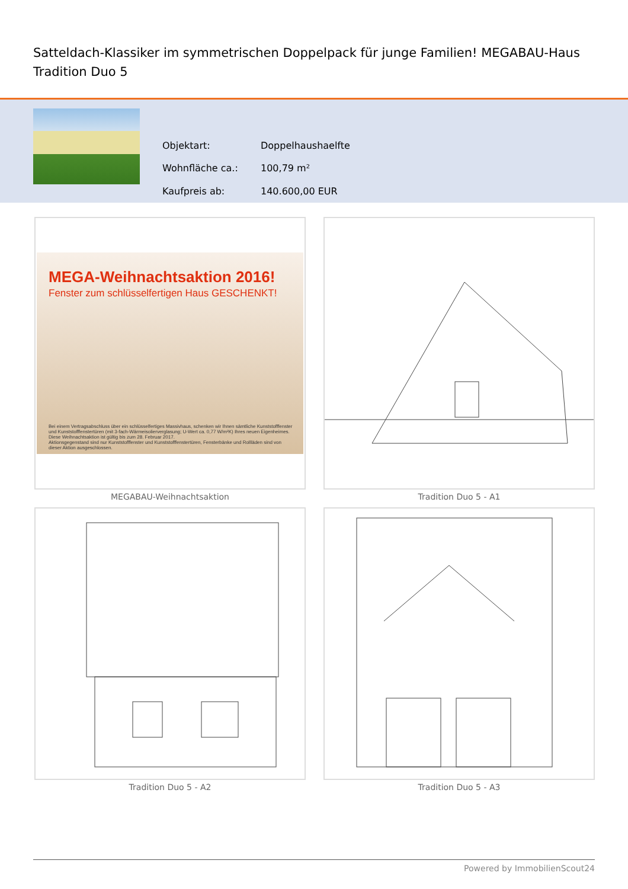Satteldach-Klassiker im symmetrischen Doppelpack für junge Familien! MEGABAU-Haus Tradition Duo 5
| Objektart: | Doppelhaushaelfte |
| Wohnfläche ca.: | 100,79 m² |
| Kaufpreis ab: | 140.600,00 EUR |
MEGA-Weihnachtsaktion 2016!
Fenster zum schlüsselfertigen Haus GESCHENKT!
Bei einem Vertragsabschluss über ein schlüsselfertiges Massivhaus, schenken wir Ihnen sämtliche Kunststofffenster und Kunststofffenstertüren (mit 3-fach-Wärmeisolierverglasung; U-Wert ca. 0,77 W/m²K) Ihres neuen Eigenheimes.
Diese Weihnachtsaktion ist gültig bis zum 28. Februar 2017.
Aktionsgegenstand sind nur Kunststofffenster und Kunststofffenstertüren, Fensterbänke und Rollläden sind von dieser Aktion ausgeschlossen.
MEGABAU-Weihnachtsaktion
Tradition Duo 5 - A1
Tradition Duo 5 - A2
Tradition Duo 5 - A3
Powered by ImmobilienScout24